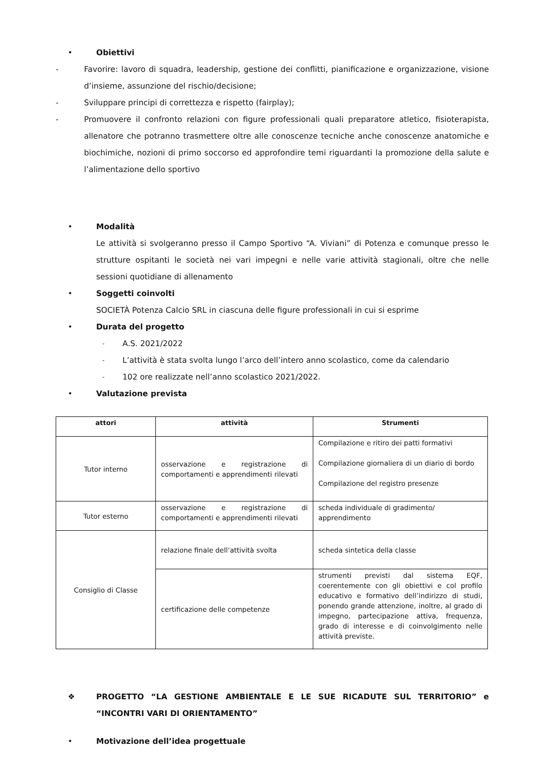• Obiettivi
- Favorire: lavoro di squadra, leadership, gestione dei conflitti, pianificazione e organizzazione, visione d’insieme, assunzione del rischio/decisione;
- Sviluppare principi di correttezza e rispetto (fairplay);
- Promuovere il confronto relazioni con figure professionali quali preparatore atletico, fisioterapista, allenatore che potranno trasmettere oltre alle conoscenze tecniche anche conoscenze anatomiche e biochimiche, nozioni di primo soccorso ed approfondire temi riguardanti la promozione della salute e l’alimentazione dello sportivo
• Modalità
Le attività si svolgeranno presso il Campo Sportivo “A. Viviani” di Potenza e comunque presso le strutture ospitanti le società nei vari impegni e nelle varie attività stagionali, oltre che nelle sessioni quotidiane di allenamento
• Soggetti coinvolti
SOCIETÀ Potenza Calcio SRL in ciascuna delle figure professionali in cui si esprime
• Durata del progetto
- A.S. 2021/2022
- L’attività è stata svolta lungo l’arco dell’intero anno scolastico, come da calendario
- 102 ore realizzate nell’anno scolastico 2021/2022.
• Valutazione prevista
| attori | attività | Strumenti |
| --- | --- | --- |
| Tutor interno | osservazione e registrazione di comportamenti e apprendimenti rilevati | Compilazione e ritiro dei patti formativi Compilazione giornaliera di un diario di bordo Compilazione del registro presenze |
| Tutor esterno | osservazione e registrazione di comportamenti e apprendimenti rilevati | scheda individuale di gradimento/ apprendimento |
| Consiglio di Classe | relazione finale dell’attività svolta | scheda sintetica della classe |
| | certificazione delle competenze | strumenti previsti dal sistema EQF, coerentemente con gli obiettivi e col profilo educativo e formativo dell’indirizzo di studi, ponendo grande attenzione, inoltre, al grado di impegno, partecipazione attiva, frequenza, grado di interesse e di coinvolgimento nelle attività previste. |
❖ PROGETTO “LA GESTIONE AMBIENTALE E LE SUE RICADUTE SUL TERRITORIO” e “INCONTRI VARI DI ORIENTAMENTO”
• Motivazione dell’idea progettuale